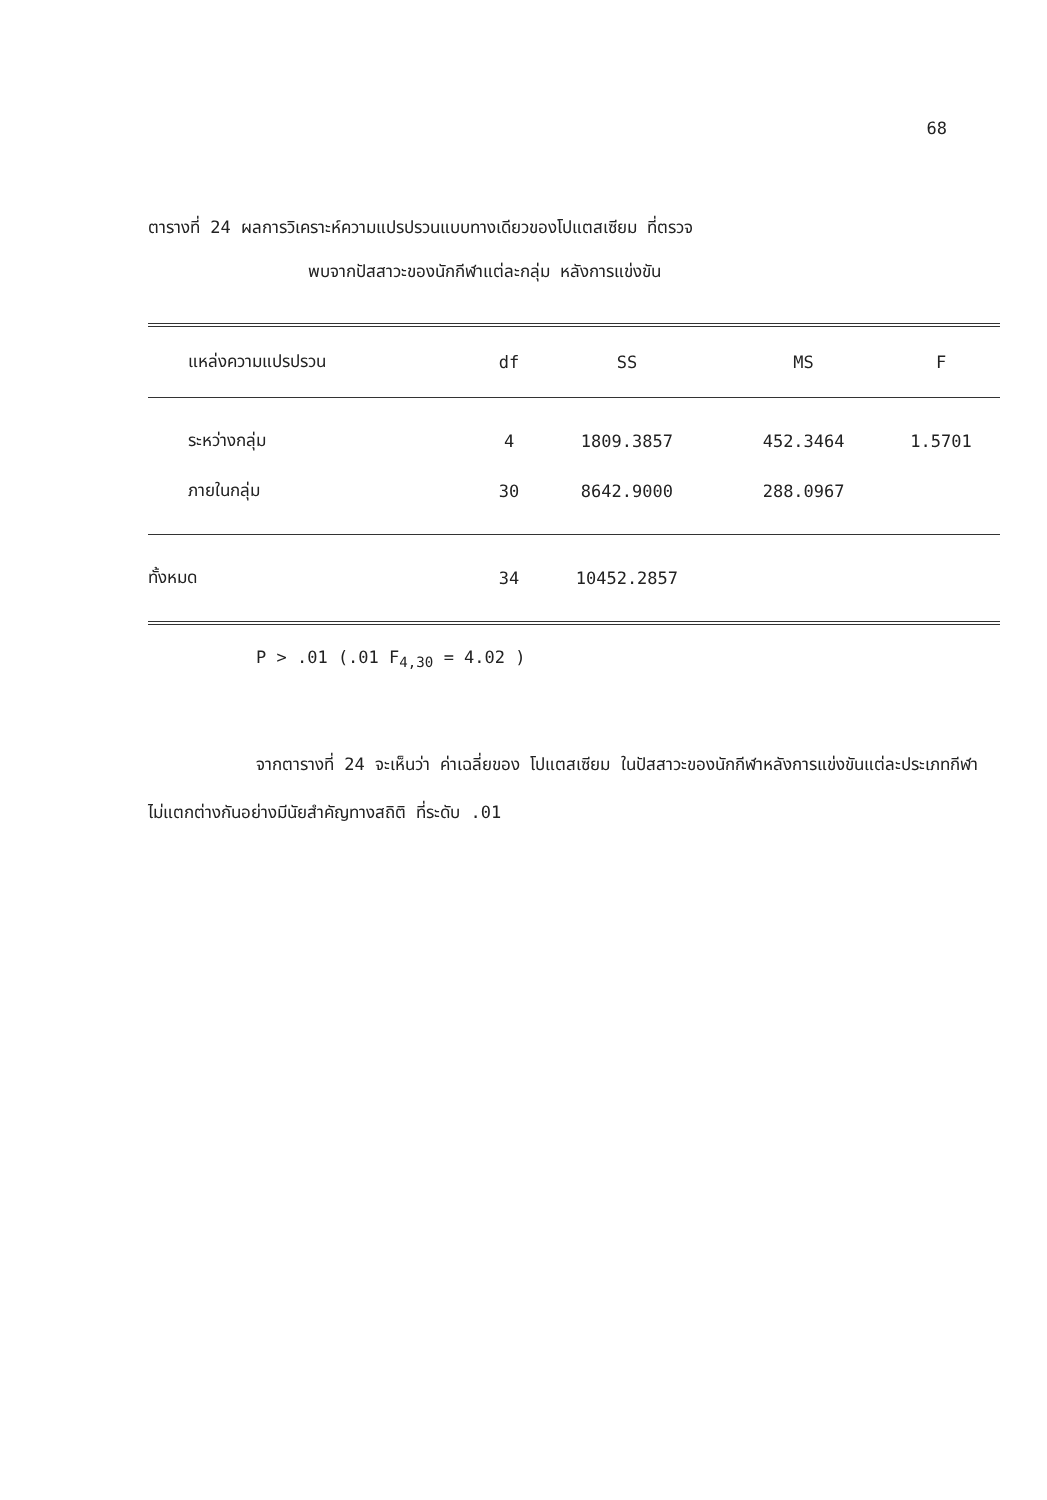68
ตารางที่ 24 ผลการวิเคราะห์ความแปรปรวนแบบทางเดียวของโปแตสเซียม ที่ตรวจ
พบจากปัสสาวะของนักกีฬาแต่ละกลุ่ม หลังการแข่งขัน
| แหล่งความแปรปรวน | df | SS | MS | F |
| --- | --- | --- | --- | --- |
| ระหว่างกลุ่ม | 4 | 1809.3857 | 452.3464 | 1.5701 |
| ภายในกลุ่ม | 30 | 8642.9000 | 288.0967 | |
| ทั้งหมด | 34 | 10452.2857 | | |
P > .01 (.01 F<sub>4,30</sub> = 4.02 )
จากตารางที่ 24 จะเห็นว่า ค่าเฉลี่ยของ โปแตสเซียม ในปัสสาวะของนักกีฬาหลังการแข่งขันแต่ละประเภทกีฬา ไม่แตกต่างกันอย่างมีนัยสำคัญทางสถิติ ที่ระดับ .01